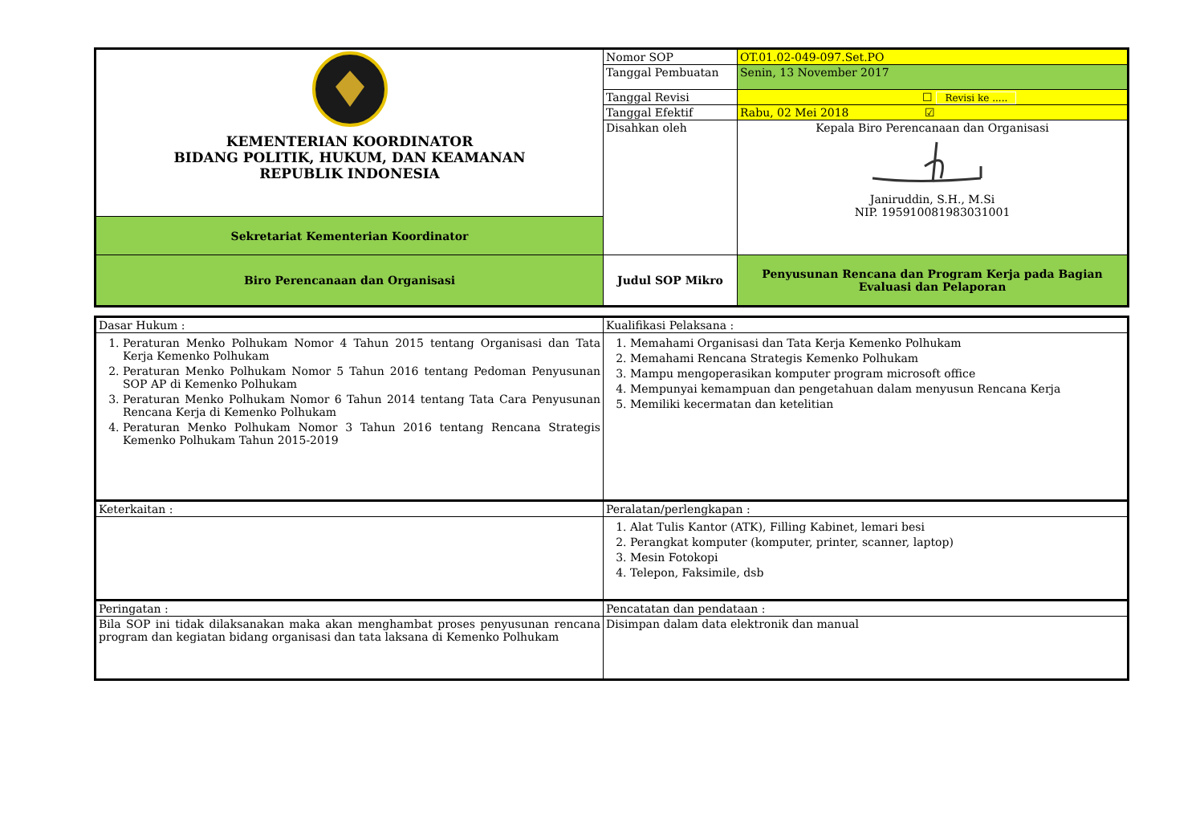| KEMENTERIAN KOORDINATOR BIDANG POLITIK, HUKUM, DAN KEAMANAN REPUBLIK INDONESIA | Nomor SOP | OT.01.02-049-097.Set.PO |
| | Tanggal Pembuatan | Senin, 13 November 2017 |
| | Tanggal Revisi | ☐ Revisi ke ..... |
| | Tanggal Efektif | Rabu, 02 Mei 2018 ☑ |
| | Disahkan oleh | Kepala Biro Perencanaan dan Organisasi Janiruddin, S.H., M.Si NIP. 195910081983031001 |
| Sekretariat Kementerian Koordinator | | |
| Biro Perencanaan dan Organisasi | Judul SOP Mikro | Penyusunan Rencana dan Program Kerja pada Bagian Evaluasi dan Pelaporan |
| Dasar Hukum : | Kualifikasi Pelaksana : |
| 1. Peraturan Menko Polhukam Nomor 4 Tahun 2015 tentang Organisasi dan Tata Kerja Kemenko Polhukam 2. Peraturan Menko Polhukam Nomor 5 Tahun 2016 tentang Pedoman Penyusunan SOP AP di Kemenko Polhukam 3. Peraturan Menko Polhukam Nomor 6 Tahun 2014 tentang Tata Cara Penyusunan Rencana Kerja di Kemenko Polhukam 4. Peraturan Menko Polhukam Nomor 3 Tahun 2016 tentang Rencana Strategis Kemenko Polhukam Tahun 2015-2019 | 1. Memahami Organisasi dan Tata Kerja Kemenko Polhukam 2. Memahami Rencana Strategis Kemenko Polhukam 3. Mampu mengoperasikan komputer program microsoft office 4. Mempunyai kemampuan dan pengetahuan dalam menyusun Rencana Kerja 5. Memiliki kecermatan dan ketelitian |
| Keterkaitan : | Peralatan/perlengkapan : |
| | 1. Alat Tulis Kantor (ATK), Filling Kabinet, lemari besi 2. Perangkat komputer (komputer, printer, scanner, laptop) 3. Mesin Fotokopi 4. Telepon, Faksimile, dsb |
| Peringatan : | Pencatatan dan pendataan : |
| Bila SOP ini tidak dilaksanakan maka akan menghambat proses penyusunan rencana program dan kegiatan bidang organisasi dan tata laksana di Kemenko Polhukam | Disimpan dalam data elektronik dan manual |